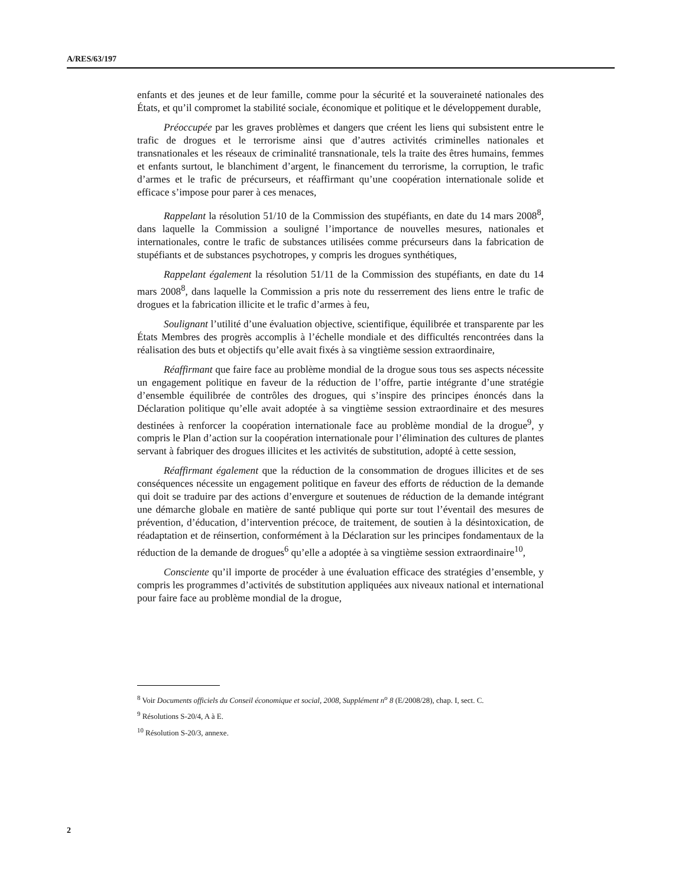A/RES/63/197
enfants et des jeunes et de leur famille, comme pour la sécurité et la souveraineté nationales des États, et qu’il compromet la stabilité sociale, économique et politique et le développement durable,
Préoccupée par les graves problèmes et dangers que créent les liens qui subsistent entre le trafic de drogues et le terrorisme ainsi que d’autres activités criminelles nationales et transnationales et les réseaux de criminalité transnationale, tels la traite des êtres humains, femmes et enfants surtout, le blanchiment d’argent, le financement du terrorisme, la corruption, le trafic d’armes et le trafic de précurseurs, et réaffirmant qu’une coopération internationale solide et efficace s’impose pour parer à ces menaces,
Rappelant la résolution 51/10 de la Commission des stupéfiants, en date du 14 mars 2008<sup>8</sup>, dans laquelle la Commission a souligné l’importance de nouvelles mesures, nationales et internationales, contre le trafic de substances utilisées comme précurseurs dans la fabrication de stupéfiants et de substances psychotropes, y compris les drogues synthétiques,
Rappelant également la résolution 51/11 de la Commission des stupéfiants, en date du 14 mars 2008<sup>8</sup>, dans laquelle la Commission a pris note du resserrement des liens entre le trafic de drogues et la fabrication illicite et le trafic d’armes à feu,
Soulignant l’utilité d’une évaluation objective, scientifique, équilibrée et transparente par les États Membres des progrès accomplis à l’échelle mondiale et des difficultés rencontrées dans la réalisation des buts et objectifs qu’elle avait fixés à sa vingtième session extraordinaire,
Réaffirmant que faire face au problème mondial de la drogue sous tous ses aspects nécessite un engagement politique en faveur de la réduction de l’offre, partie intégrante d’une stratégie d’ensemble équilibrée de contrôles des drogues, qui s’inspire des principes énoncés dans la Déclaration politique qu’elle avait adoptée à sa vingtième session extraordinaire et des mesures destinées à renforcer la coopération internationale face au problème mondial de la drogue<sup>9</sup>, y compris le Plan d’action sur la coopération internationale pour l’élimination des cultures de plantes servant à fabriquer des drogues illicites et les activités de substitution, adopté à cette session,
Réaffirmant également que la réduction de la consommation de drogues illicites et de ses conséquences nécessite un engagement politique en faveur des efforts de réduction de la demande qui doit se traduire par des actions d’envergure et soutenues de réduction de la demande intégrant une démarche globale en matière de santé publique qui porte sur tout l’éventail des mesures de prévention, d’éducation, d’intervention précoce, de traitement, de soutien à la désintoxication, de réadaptation et de réinsertion, conformément à la Déclaration sur les principes fondamentaux de la réduction de la demande de drogues<sup>6</sup> qu’elle a adoptée à sa vingtième session extraordinaire<sup>10</sup>,
Consciente qu’il importe de procéder à une évaluation efficace des stratégies d’ensemble, y compris les programmes d’activités de substitution appliquées aux niveaux national et international pour faire face au problème mondial de la drogue,
<sup>8</sup> Voir Documents officiels du Conseil économique et social, 2008, Supplément n<sup>o</sup> 8 (E/2008/28), chap. I, sect. C.
<sup>9</sup> Résolutions S-20/4, A à E.
<sup>10</sup> Résolution S-20/3, annexe.
2